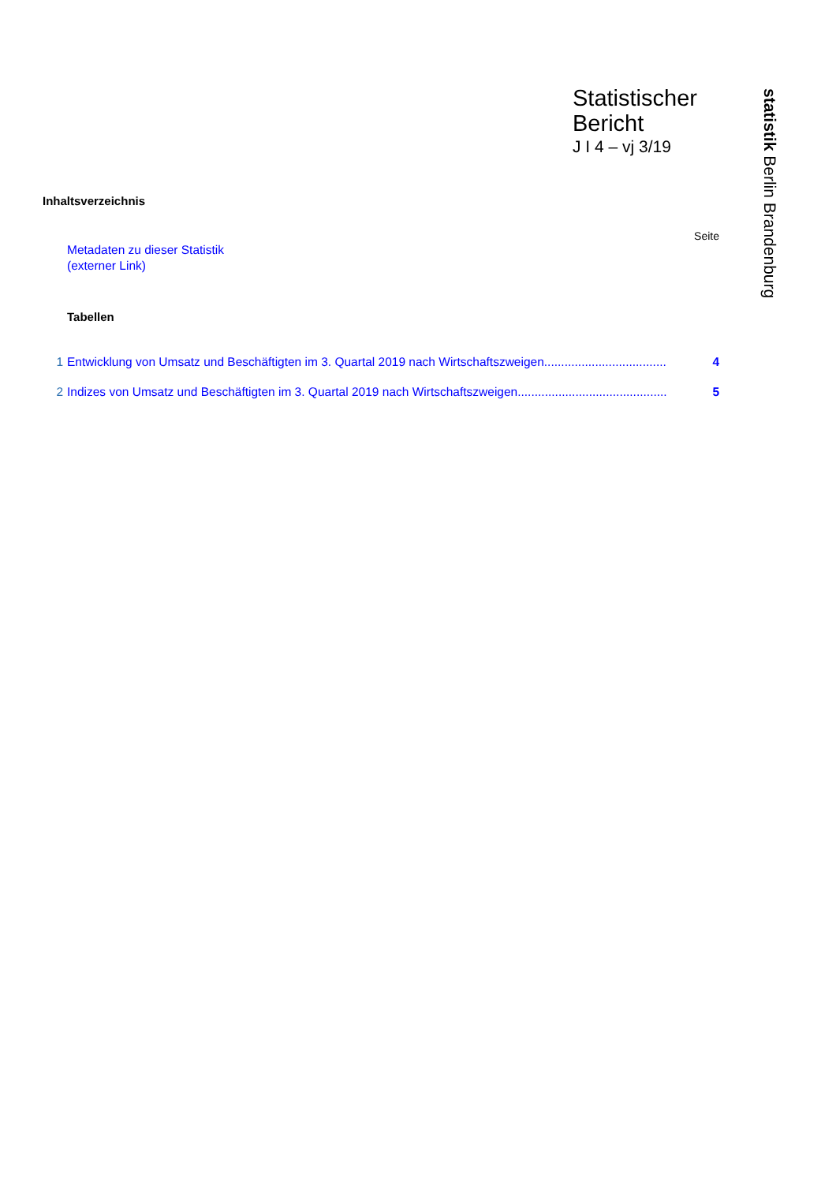Statistischer
Bericht
J I 4 – vj 3/19
statistik Berlin Brandenburg
Inhaltsverzeichnis
Seite
Metadaten zu dieser Statistik
(externer Link)
Tabellen
1 Entwicklung von Umsatz und Beschäftigten im 3. Quartal 2019 nach Wirtschaftszweigen.................................... 4
2 Indizes von Umsatz und Beschäftigten im 3. Quartal 2019 nach Wirtschaftszweigen............................................ 5